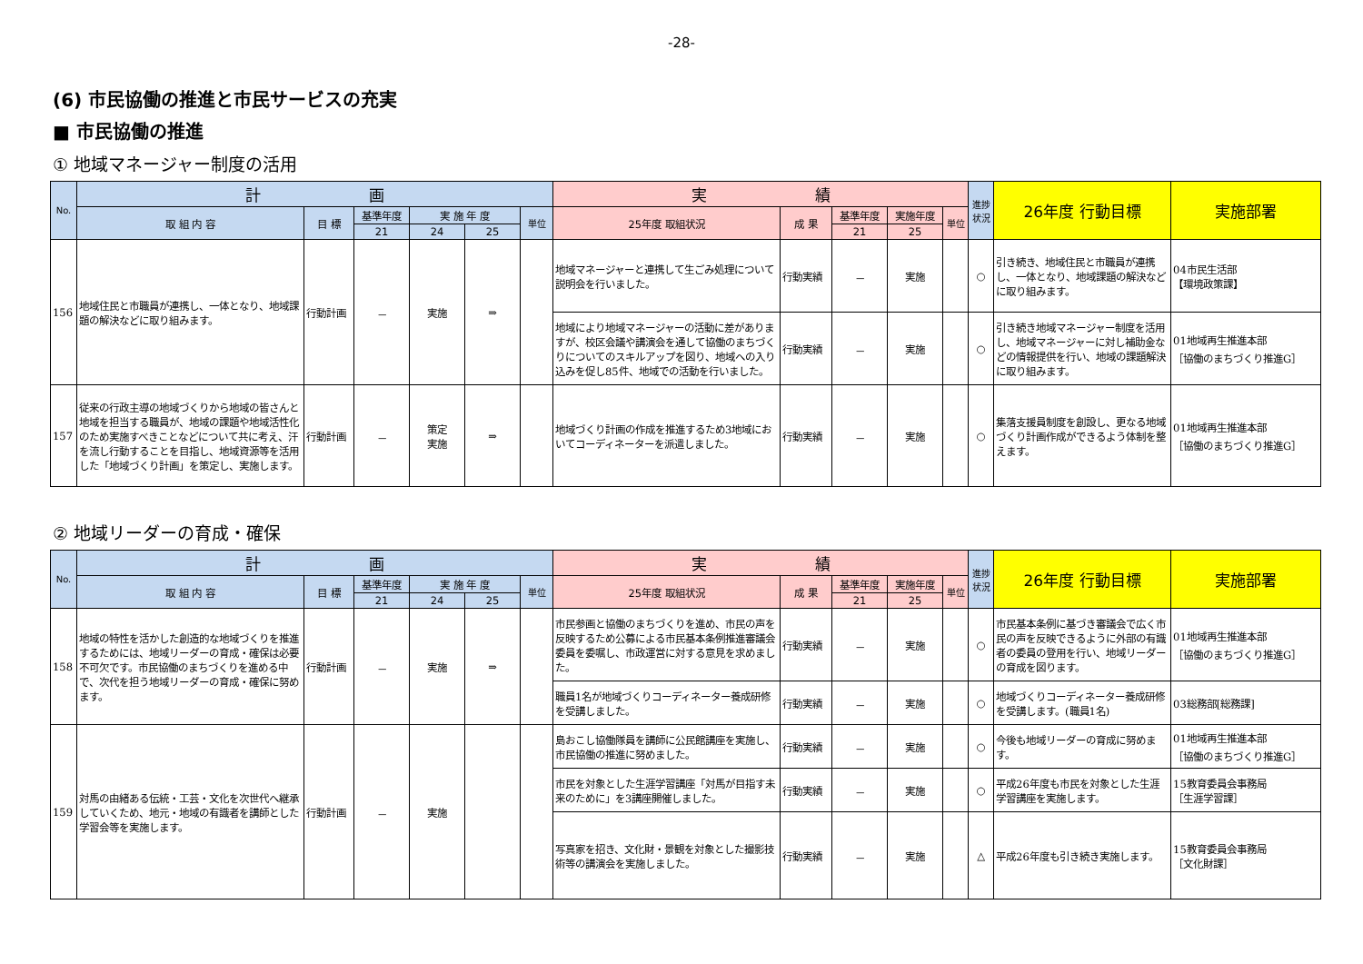-28-
(6) 市民協働の推進と市民サービスの充実
■ 市民協働の推進
① 地域マネージャー制度の活用
| No. | 計 画 | | | | | | 実 績 | | | | | 進捗状況 | 26年度 行動目標 | 実施部署 |
| --- | --- | --- | --- | --- | --- | --- | --- | --- | --- | --- | --- | --- | --- | --- |
| | 取 組 内 容 | 目 標 | 基準年度 | 実 施 年 度 | | 単位 | 25年度 取組状況 | 成 果 | 基準年度 | 実施年度 | 単位 | | | |
| | | | 21 | 24 | 25 | | | | 21 | 25 | | | | |
| 156 | 地域住民と市職員が連携し、一体となり、地域課題の解決などに取り組みます。 | 行動計画 | － | 実施 | ⇒ | | 地域マネージャーと連携して生ごみ処理について説明会を行いました。 | 行動実績 | － | 実施 | | ○ | 引き続き、地域住民と市職員が連携し、一体となり、地域課題の解決などに取り組みます。 | 04市民生活部 【環境政策課】 |
| | | | | | | | 地域により地域マネージャーの活動に差がありますが、校区会議や講演会を通して協働のまちづくりについてのスキルアップを図り、地域への入り込みを促し85件、地域での活動を行いました。 | 行動実績 | － | 実施 | | ○ | 引き続き地域マネージャー制度を活用し、地域マネージャーに対し補助金などの情報提供を行い、地域の課題解決に取り組みます。 | 01地域再生推進本部 ［協働のまちづくり推進G］ |
| 157 | 従来の行政主導の地域づくりから地域の皆さんと地域を担当する職員が、地域の課題や地域活性化のため実施すべきことなどについて共に考え、汗を流し行動することを目指し、地域資源等を活用した「地域づくり計画」を策定し、実施します。 | 行動計画 | － | 策定 実施 | ⇒ | | 地域づくり計画の作成を推進するため3地域においてコーディネーターを派遣しました。 | 行動実績 | － | 実施 | | ○ | 集落支援員制度を創設し、更なる地域づくり計画作成ができるよう体制を整えます。 | 01地域再生推進本部 ［協働のまちづくり推進G］ |
② 地域リーダーの育成・確保
| No. | 計 画 | | | | | | 実 績 | | | | | 進捗状況 | 26年度 行動目標 | 実施部署 |
| --- | --- | --- | --- | --- | --- | --- | --- | --- | --- | --- | --- | --- | --- | --- |
| | 取 組 内 容 | 目 標 | 基準年度 | 実 施 年 度 | | 単位 | 25年度 取組状況 | 成 果 | 基準年度 | 実施年度 | 単位 | | | |
| | | | 21 | 24 | 25 | | | | 21 | 25 | | | | |
| 158 | 地域の特性を活かした創造的な地域づくりを推進するためには、地域リーダーの育成・確保は必要不可欠です。市民協働のまちづくりを進める中で、次代を担う地域リーダーの育成・確保に努めます。 | 行動計画 | － | 実施 | ⇒ | | 市民参画と協働のまちづくりを進め、市民の声を反映するため公募による市民基本条例推進審議会委員を委嘱し、市政運営に対する意見を求めました。 | 行動実績 | － | 実施 | | ○ | 市民基本条例に基づき審議会で広く市民の声を反映できるように外部の有識者の委員の登用を行い、地域リーダーの育成を図ります。 | 01地域再生推進本部 ［協働のまちづくり推進G］ |
| | | | | | | | 職員1名が地域づくりコーディネーター養成研修を受講しました。 | 行動実績 | － | 実施 | | ○ | 地域づくりコーディネーター養成研修を受講します。(職員1名) | 03総務部[総務課] |
| 159 | 対馬の由緒ある伝統・工芸・文化を次世代へ継承していくため、地元・地域の有識者を講師とした学習会等を実施します。 | 行動計画 | － | 実施 | | | 島おこし協働隊員を講師に公民館講座を実施し、市民協働の推進に努めました。 | 行動実績 | － | 実施 | | ○ | 今後も地域リーダーの育成に努めます。 | 01地域再生推進本部 ［協働のまちづくり推進G］ |
| | | | | | | | 市民を対象とした生涯学習講座「対馬が目指す未来のために」を3講座開催しました。 | 行動実績 | － | 実施 | | ○ | 平成26年度も市民を対象とした生涯学習講座を実施します。 | 15教育委員会事務局 ［生涯学習課］ |
| | | | | | | | 写真家を招き、文化財・景観を対象とした撮影技術等の講演会を実施しました。 | 行動実績 | － | 実施 | | △ | 平成26年度も引き続き実施します。 | 15教育委員会事務局 ［文化財課］ |